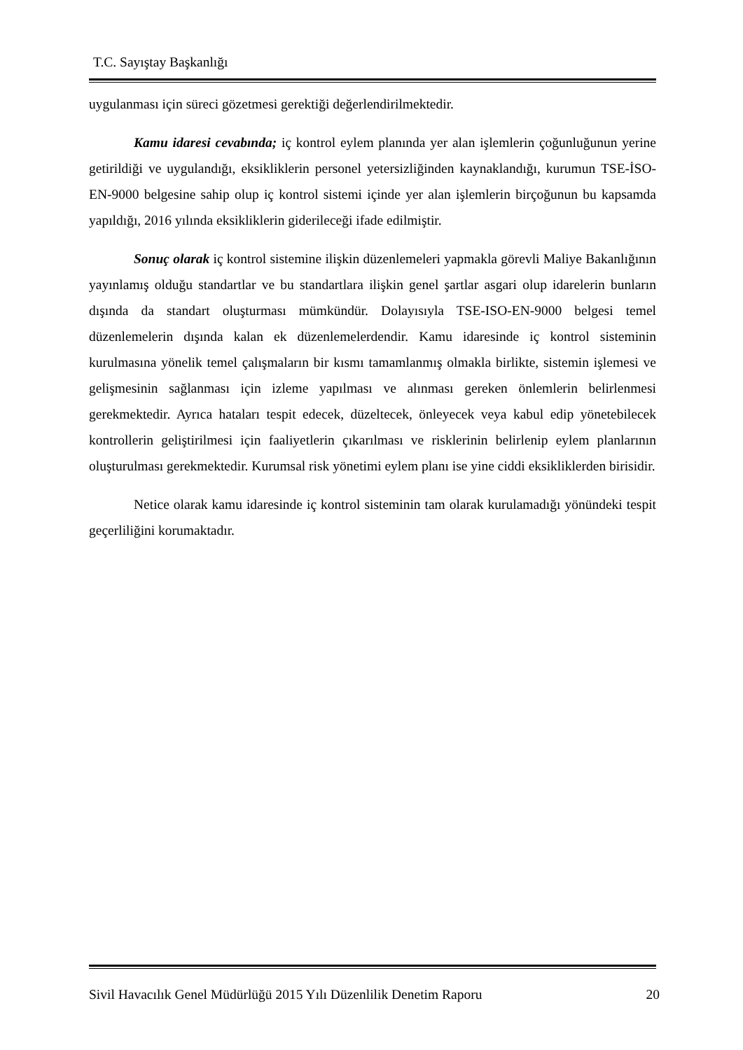T.C. Sayıştay Başkanlığı
uygulanması için süreci gözetmesi gerektiği değerlendirilmektedir.
Kamu idaresi cevabında; iç kontrol eylem planında yer alan işlemlerin çoğunluğunun yerine getirildiği ve uygulandığı, eksikliklerin personel yetersizliğinden kaynaklandığı, kurumun TSE-İSO-EN-9000 belgesine sahip olup iç kontrol sistemi içinde yer alan işlemlerin birçoğunun bu kapsamda yapıldığı, 2016 yılında eksikliklerin giderileceği ifade edilmiştir.
Sonuç olarak iç kontrol sistemine ilişkin düzenlemeleri yapmakla görevli Maliye Bakanlığının yayınlamış olduğu standartlar ve bu standartlara ilişkin genel şartlar asgari olup idarelerin bunların dışında da standart oluşturması mümkündür. Dolayısıyla TSE-ISO-EN-9000 belgesi temel düzenlemelerin dışında kalan ek düzenlemelerdendir. Kamu idaresinde iç kontrol sisteminin kurulmasına yönelik temel çalışmaların bir kısmı tamamlanmış olmakla birlikte, sistemin işlemesi ve gelişmesinin sağlanması için izleme yapılması ve alınması gereken önlemlerin belirlenmesi gerekmektedir. Ayrıca hataları tespit edecek, düzeltecek, önleyecek veya kabul edip yönetebilecek kontrollerin geliştirilmesi için faaliyetlerin çıkarılması ve risklerinin belirlenip eylem planlarının oluşturulması gerekmektedir. Kurumsal risk yönetimi eylem planı ise yine ciddi eksikliklerden birisidir.
Netice olarak kamu idaresinde iç kontrol sisteminin tam olarak kurulamadığı yönündeki tespit geçerliliğini korumaktadır.
Sivil Havacılık Genel Müdürlüğü 2015 Yılı Düzenlilik Denetim Raporu 20